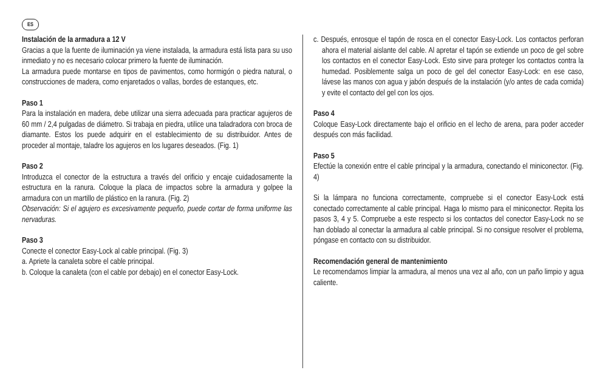ES
Instalación de la armadura a 12 V
Gracias a que la fuente de iluminación ya viene instalada, la armadura está lista para su uso inmediato y no es necesario colocar primero la fuente de iluminación.
La armadura puede montarse en tipos de pavimentos, como hormigón o piedra natural, o construcciones de madera, como enjaretados o vallas, bordes de estanques, etc.
Paso 1
Para la instalación en madera, debe utilizar una sierra adecuada para practicar agujeros de 60 mm / 2,4 pulgadas de diámetro. Si trabaja en piedra, utilice una taladradora con broca de diamante. Estos los puede adquirir en el establecimiento de su distribuidor. Antes de proceder al montaje, taladre los agujeros en los lugares deseados. (Fig. 1)
Paso 2
Introduzca el conector de la estructura a través del orificio y encaje cuidadosamente la estructura en la ranura. Coloque la placa de impactos sobre la armadura y golpee la armadura con un martillo de plástico en la ranura. (Fig. 2)
Observación: Si el agujero es excesivamente pequeño, puede cortar de forma uniforme las nervaduras.
Paso 3
Conecte el conector Easy-Lock al cable principal. (Fig. 3)
a. Apriete la canaleta sobre el cable principal.
b. Coloque la canaleta (con el cable por debajo) en el conector Easy-Lock.
c. Después, enrosque el tapón de rosca en el conector Easy-Lock. Los contactos perforan ahora el material aislante del cable. Al apretar el tapón se extiende un poco de gel sobre los contactos en el conector Easy-Lock. Esto sirve para proteger los contactos contra la humedad. Posiblemente salga un poco de gel del conector Easy-Lock: en ese caso, lávese las manos con agua y jabón después de la instalación (y/o antes de cada comida) y evite el contacto del gel con los ojos.
Paso 4
Coloque Easy-Lock directamente bajo el orificio en el lecho de arena, para poder acceder después con más facilidad.
Paso 5
Efectúe la conexión entre el cable principal y la armadura, conectando el miniconector. (Fig. 4)
Si la lámpara no funciona correctamente, compruebe si el conector Easy-Lock está conectado correctamente al cable principal. Haga lo mismo para el miniconector. Repita los pasos 3, 4 y 5. Compruebe a este respecto si los contactos del conector Easy-Lock no se han doblado al conectar la armadura al cable principal. Si no consigue resolver el problema, póngase en contacto con su distribuidor.
Recomendación general de mantenimiento
Le recomendamos limpiar la armadura, al menos una vez al año, con un paño limpio y agua caliente.